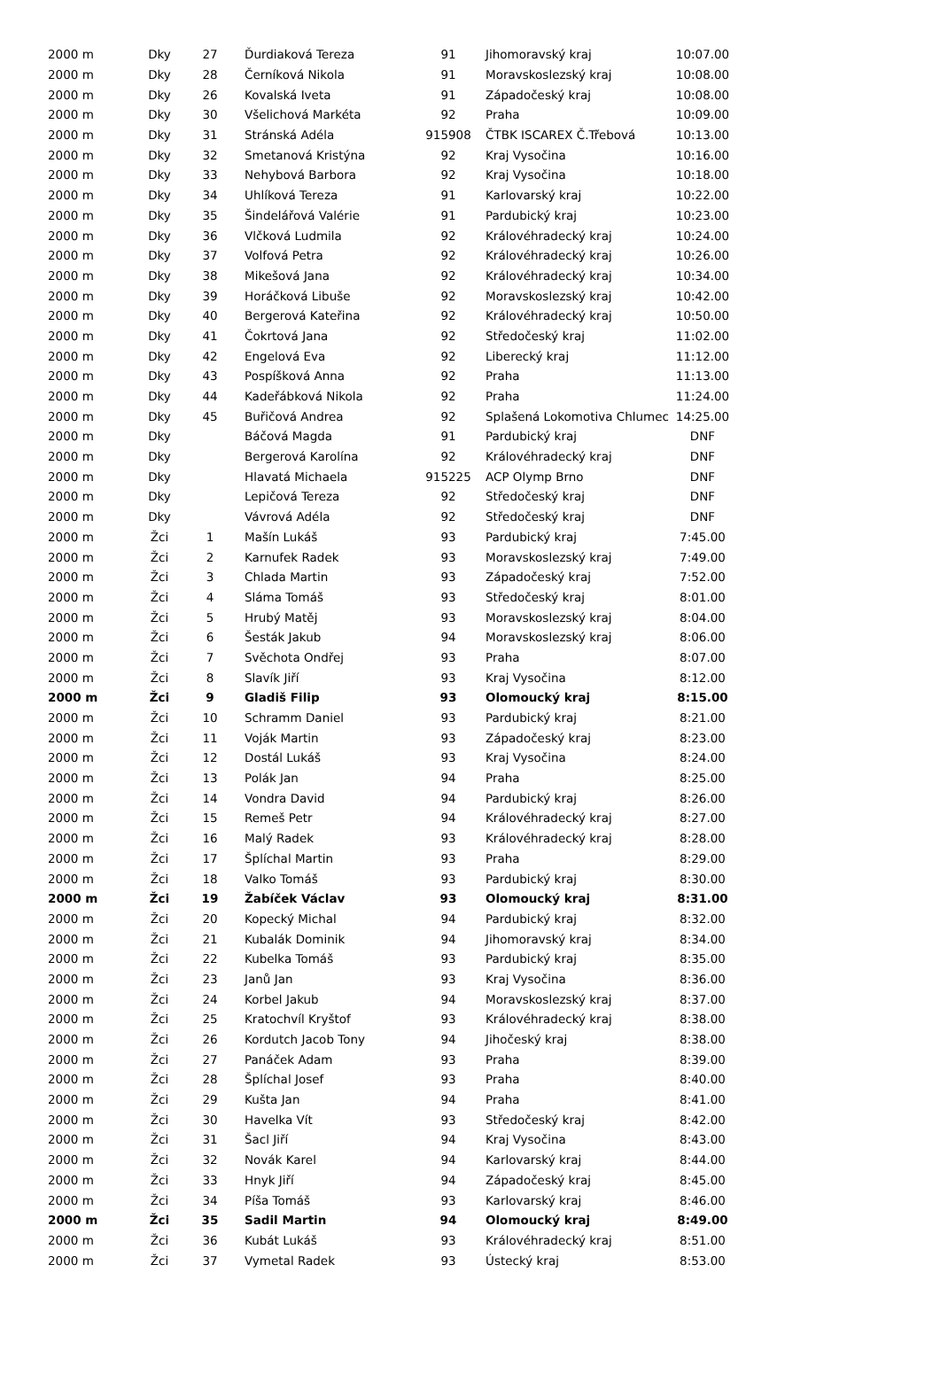| 2000 m | Dky | 27 | Ďurdiaková Tereza | 91 | Jihomoravský kraj | 10:07.00 |
| 2000 m | Dky | 28 | Černíková Nikola | 91 | Moravskoslezský kraj | 10:08.00 |
| 2000 m | Dky | 26 | Kovalská Iveta | 91 | Západočeský kraj | 10:08.00 |
| 2000 m | Dky | 30 | Všelichová Markéta | 92 | Praha | 10:09.00 |
| 2000 m | Dky | 31 | Stránská Adéla | 915908 | ČTBK ISCAREX Č.Třebová | 10:13.00 |
| 2000 m | Dky | 32 | Smetanová Kristýna | 92 | Kraj Vysočina | 10:16.00 |
| 2000 m | Dky | 33 | Nehybová Barbora | 92 | Kraj Vysočina | 10:18.00 |
| 2000 m | Dky | 34 | Uhlíková Tereza | 91 | Karlovarský kraj | 10:22.00 |
| 2000 m | Dky | 35 | Šindelářová Valérie | 91 | Pardubický kraj | 10:23.00 |
| 2000 m | Dky | 36 | Vlčková Ludmila | 92 | Královéhradecký kraj | 10:24.00 |
| 2000 m | Dky | 37 | Volfová Petra | 92 | Královéhradecký kraj | 10:26.00 |
| 2000 m | Dky | 38 | Mikešová Jana | 92 | Královéhradecký kraj | 10:34.00 |
| 2000 m | Dky | 39 | Horáčková Libuše | 92 | Moravskoslezský kraj | 10:42.00 |
| 2000 m | Dky | 40 | Bergerová Kateřina | 92 | Královéhradecký kraj | 10:50.00 |
| 2000 m | Dky | 41 | Čokrtová Jana | 92 | Středočeský kraj | 11:02.00 |
| 2000 m | Dky | 42 | Engelová Eva | 92 | Liberecký kraj | 11:12.00 |
| 2000 m | Dky | 43 | Pospíšková Anna | 92 | Praha | 11:13.00 |
| 2000 m | Dky | 44 | Kadeřábková Nikola | 92 | Praha | 11:24.00 |
| 2000 m | Dky | 45 | Buřičová Andrea | 92 | Splašená Lokomotiva Chlumec | 14:25.00 |
| 2000 m | Dky | | Báčová Magda | 91 | Pardubický kraj | DNF |
| 2000 m | Dky | | Bergerová Karolína | 92 | Královéhradecký kraj | DNF |
| 2000 m | Dky | | Hlavatá Michaela | 915225 | ACP Olymp Brno | DNF |
| 2000 m | Dky | | Lepičová Tereza | 92 | Středočeský kraj | DNF |
| 2000 m | Dky | | Vávrová Adéla | 92 | Středočeský kraj | DNF |
| 2000 m | Žci | 1 | Mašín Lukáš | 93 | Pardubický kraj | 7:45.00 |
| 2000 m | Žci | 2 | Karnufek Radek | 93 | Moravskoslezský kraj | 7:49.00 |
| 2000 m | Žci | 3 | Chlada Martin | 93 | Západočeský kraj | 7:52.00 |
| 2000 m | Žci | 4 | Sláma Tomáš | 93 | Středočeský kraj | 8:01.00 |
| 2000 m | Žci | 5 | Hrubý Matěj | 93 | Moravskoslezský kraj | 8:04.00 |
| 2000 m | Žci | 6 | Šesták Jakub | 94 | Moravskoslezský kraj | 8:06.00 |
| 2000 m | Žci | 7 | Svěchota Ondřej | 93 | Praha | 8:07.00 |
| 2000 m | Žci | 8 | Slavík Jiří | 93 | Kraj Vysočina | 8:12.00 |
| 2000 m | Žci | 9 | Gladiš Filip | 93 | Olomoucký kraj | 8:15.00 |
| 2000 m | Žci | 10 | Schramm Daniel | 93 | Pardubický kraj | 8:21.00 |
| 2000 m | Žci | 11 | Voják Martin | 93 | Západočeský kraj | 8:23.00 |
| 2000 m | Žci | 12 | Dostál Lukáš | 93 | Kraj Vysočina | 8:24.00 |
| 2000 m | Žci | 13 | Polák Jan | 94 | Praha | 8:25.00 |
| 2000 m | Žci | 14 | Vondra David | 94 | Pardubický kraj | 8:26.00 |
| 2000 m | Žci | 15 | Remeš Petr | 94 | Královéhradecký kraj | 8:27.00 |
| 2000 m | Žci | 16 | Malý Radek | 93 | Královéhradecký kraj | 8:28.00 |
| 2000 m | Žci | 17 | Šplíchal Martin | 93 | Praha | 8:29.00 |
| 2000 m | Žci | 18 | Valko Tomáš | 93 | Pardubický kraj | 8:30.00 |
| 2000 m | Žci | 19 | Žabíček Václav | 93 | Olomoucký kraj | 8:31.00 |
| 2000 m | Žci | 20 | Kopecký Michal | 94 | Pardubický kraj | 8:32.00 |
| 2000 m | Žci | 21 | Kubalák Dominik | 94 | Jihomoravský kraj | 8:34.00 |
| 2000 m | Žci | 22 | Kubelka Tomáš | 93 | Pardubický kraj | 8:35.00 |
| 2000 m | Žci | 23 | Janů Jan | 93 | Kraj Vysočina | 8:36.00 |
| 2000 m | Žci | 24 | Korbel Jakub | 94 | Moravskoslezský kraj | 8:37.00 |
| 2000 m | Žci | 25 | Kratochvíl Kryštof | 93 | Královéhradecký kraj | 8:38.00 |
| 2000 m | Žci | 26 | Kordutch Jacob Tony | 94 | Jihočeský kraj | 8:38.00 |
| 2000 m | Žci | 27 | Panáček Adam | 93 | Praha | 8:39.00 |
| 2000 m | Žci | 28 | Šplíchal Josef | 93 | Praha | 8:40.00 |
| 2000 m | Žci | 29 | Kušta Jan | 94 | Praha | 8:41.00 |
| 2000 m | Žci | 30 | Havelka Vít | 93 | Středočeský kraj | 8:42.00 |
| 2000 m | Žci | 31 | Šacl Jiří | 94 | Kraj Vysočina | 8:43.00 |
| 2000 m | Žci | 32 | Novák Karel | 94 | Karlovarský kraj | 8:44.00 |
| 2000 m | Žci | 33 | Hnyk Jiří | 94 | Západočeský kraj | 8:45.00 |
| 2000 m | Žci | 34 | Píša Tomáš | 93 | Karlovarský kraj | 8:46.00 |
| 2000 m | Žci | 35 | Sadil Martin | 94 | Olomoucký kraj | 8:49.00 |
| 2000 m | Žci | 36 | Kubát Lukáš | 93 | Královéhradecký kraj | 8:51.00 |
| 2000 m | Žci | 37 | Vymetal Radek | 93 | Ústecký kraj | 8:53.00 |